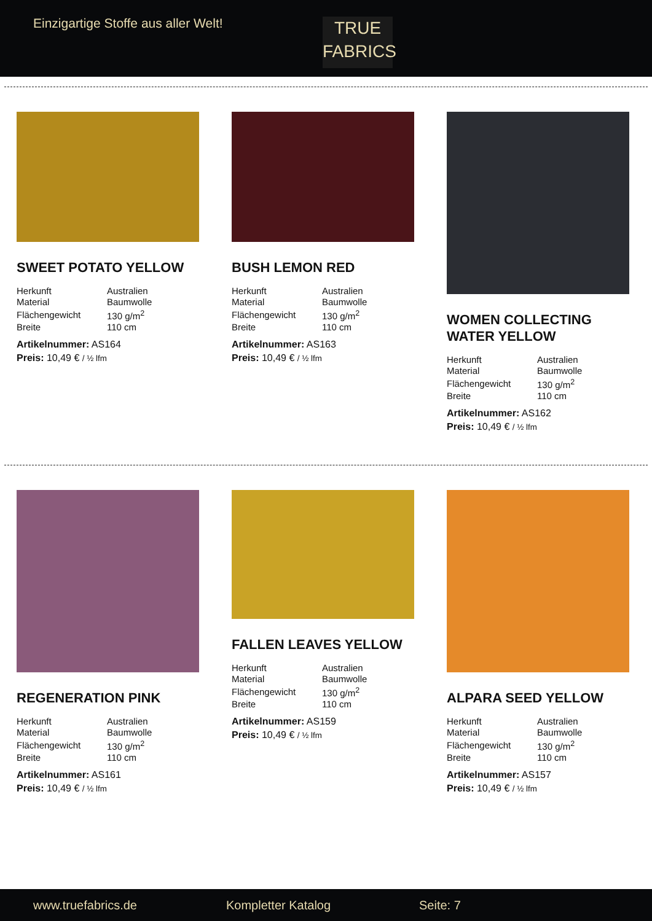Einzigartige Stoffe aus aller Welt!
TRUE
FABRICS
SWEET POTATO YELLOW
| Herkunft | Australien |
| Material | Baumwolle |
| Flächengewicht | 130 g/m<sup>2</sup> |
| Breite | 110 cm |
Artikelnummer: AS164
Preis: 10,49 € / ½ lfm
BUSH LEMON RED
| Herkunft | Australien |
| Material | Baumwolle |
| Flächengewicht | 130 g/m<sup>2</sup> |
| Breite | 110 cm |
Artikelnummer: AS163
Preis: 10,49 € / ½ lfm
WOMEN COLLECTING WATER YELLOW
| Herkunft | Australien |
| Material | Baumwolle |
| Flächengewicht | 130 g/m<sup>2</sup> |
| Breite | 110 cm |
Artikelnummer: AS162
Preis: 10,49 € / ½ lfm
REGENERATION PINK
| Herkunft | Australien |
| Material | Baumwolle |
| Flächengewicht | 130 g/m<sup>2</sup> |
| Breite | 110 cm |
Artikelnummer: AS161
Preis: 10,49 € / ½ lfm
FALLEN LEAVES YELLOW
| Herkunft | Australien |
| Material | Baumwolle |
| Flächengewicht | 130 g/m<sup>2</sup> |
| Breite | 110 cm |
Artikelnummer: AS159
Preis: 10,49 € / ½ lfm
ALPARA SEED YELLOW
| Herkunft | Australien |
| Material | Baumwolle |
| Flächengewicht | 130 g/m<sup>2</sup> |
| Breite | 110 cm |
Artikelnummer: AS157
Preis: 10,49 € / ½ lfm
www.truefabrics.de Kompletter Katalog Seite: 7